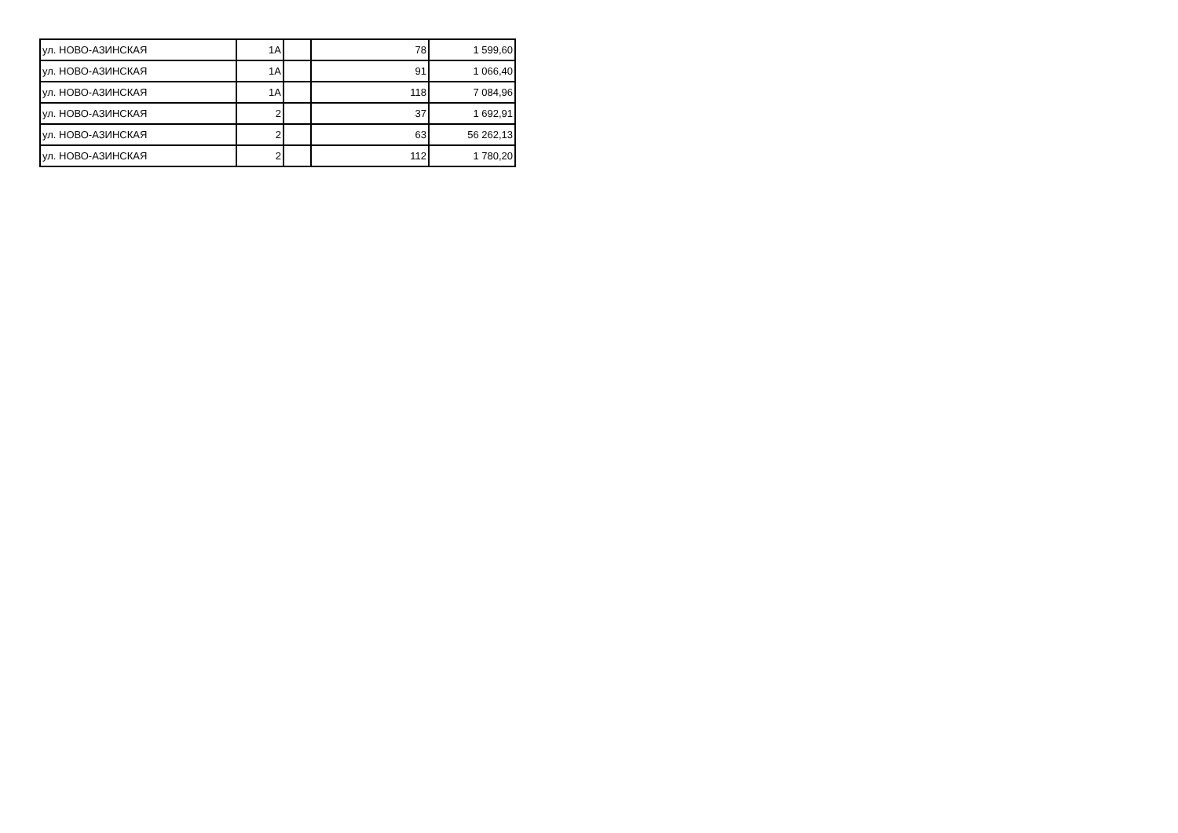| ул. НОВО-АЗИНСКАЯ | 1А | | 78 | 1 599,60 |
| ул. НОВО-АЗИНСКАЯ | 1А | | 91 | 1 066,40 |
| ул. НОВО-АЗИНСКАЯ | 1А | | 118 | 7 084,96 |
| ул. НОВО-АЗИНСКАЯ | 2 | | 37 | 1 692,91 |
| ул. НОВО-АЗИНСКАЯ | 2 | | 63 | 56 262,13 |
| ул. НОВО-АЗИНСКАЯ | 2 | | 112 | 1 780,20 |